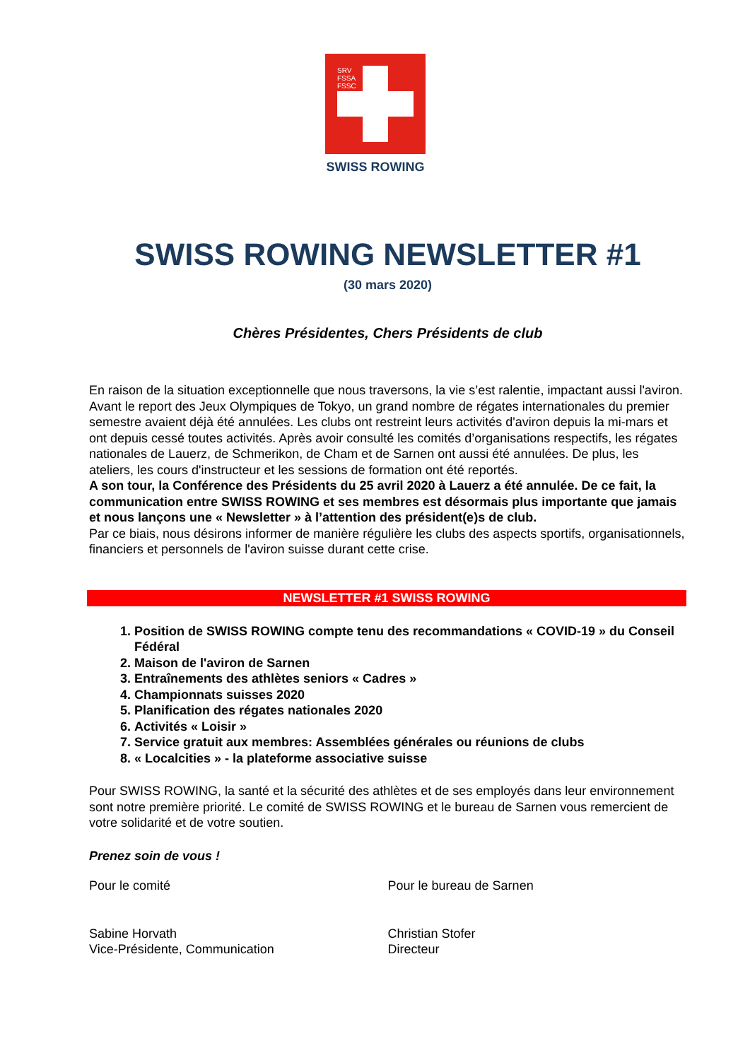SRV
FSSA
FSSC
SWISS ROWING
SWISS ROWING NEWSLETTER #1
(30 mars 2020)
Chères Présidentes, Chers Présidents de club
En raison de la situation exceptionnelle que nous traversons, la vie s’est ralentie, impactant aussi l'aviron. Avant le report des Jeux Olympiques de Tokyo, un grand nombre de régates internationales du premier semestre avaient déjà été annulées. Les clubs ont restreint leurs activités d'aviron depuis la mi-mars et ont depuis cessé toutes activités. Après avoir consulté les comités d’organisations respectifs, les régates nationales de Lauerz, de Schmerikon, de Cham et de Sarnen ont aussi été annulées. De plus, les ateliers, les cours d'instructeur et les sessions de formation ont été reportés.
A son tour, la Conférence des Présidents du 25 avril 2020 à Lauerz a été annulée. De ce fait, la communication entre SWISS ROWING et ses membres est désormais plus importante que jamais et nous lançons une « Newsletter » à l’attention des président(e)s de club.
Par ce biais, nous désirons informer de manière régulière les clubs des aspects sportifs, organisationnels, financiers et personnels de l'aviron suisse durant cette crise.
NEWSLETTER #1 SWISS ROWING
1. Position de SWISS ROWING compte tenu des recommandations « COVID-19 » du Conseil Fédéral
2. Maison de l'aviron de Sarnen
3. Entraînements des athlètes seniors « Cadres »
4. Championnats suisses 2020
5. Planification des régates nationales 2020
6. Activités « Loisir »
7. Service gratuit aux membres: Assemblées générales ou réunions de clubs
8. « Localcities » - la plateforme associative suisse
Pour SWISS ROWING, la santé et la sécurité des athlètes et de ses employés dans leur environnement sont notre première priorité. Le comité de SWISS ROWING et le bureau de Sarnen vous remercient de votre solidarité et de votre soutien.
Prenez soin de vous !
Pour le comité
Sabine Horvath
Vice-Présidente, Communication
Pour le bureau de Sarnen
Christian Stofer
Directeur